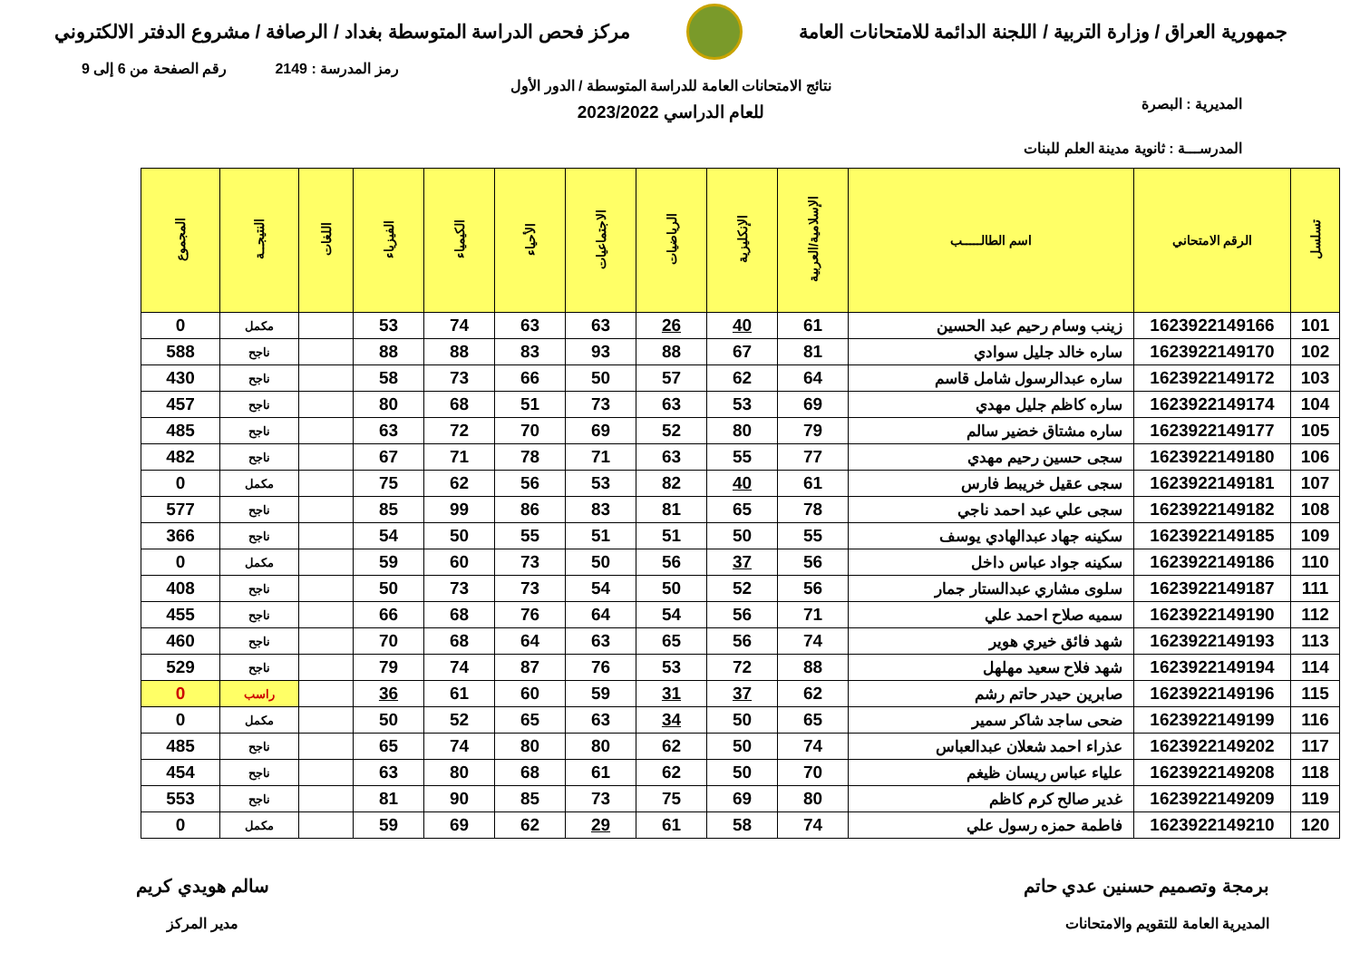جمهورية العراق / وزارة التربية / اللجنة الدائمة للامتحانات العامة
مركز فحص الدراسة المتوسطة بغداد / الرصافة / مشروع الدفتر الالكتروني
رمز المدرسة : 2149 رقم الصفحة من 6 إلى 9
المديرية : البصرة
المدرســـة : ثانوية مدينة العلم للبنات
نتائج الامتحانات العامة للدراسة المتوسطة / الدور الأول
للعام الدراسي 2023/2022
| تسلسل | الرقم الامتحاني | اسم الطالـــــب | الإسلامية/العربية | الإنكليزية | الرياضيات | الاجتماعيات | الأحياء | الكيمياء | الفيزياء | اللغات | النتيجــة | المجموع |
| --- | --- | --- | --- | --- | --- | --- | --- | --- | --- | --- | --- | --- |
| 101 | 1623922149166 | زينب وسام رحيم عبد الحسين | 61 | 40 | 26 | 63 | 63 | 74 | 53 | | مكمل | 0 |
| 102 | 1623922149170 | ساره خالد جليل سوادي | 81 | 67 | 88 | 93 | 83 | 88 | 88 | | ناجح | 588 |
| 103 | 1623922149172 | ساره عبدالرسول شامل قاسم | 64 | 62 | 57 | 50 | 66 | 73 | 58 | | ناجح | 430 |
| 104 | 1623922149174 | ساره كاظم جليل مهدي | 69 | 53 | 63 | 73 | 51 | 68 | 80 | | ناجح | 457 |
| 105 | 1623922149177 | ساره مشتاق خضير سالم | 79 | 80 | 52 | 69 | 70 | 72 | 63 | | ناجح | 485 |
| 106 | 1623922149180 | سجى حسين رحيم مهدي | 77 | 55 | 63 | 71 | 78 | 71 | 67 | | ناجح | 482 |
| 107 | 1623922149181 | سجى عقيل خريبط فارس | 61 | 40 | 82 | 53 | 56 | 62 | 75 | | مكمل | 0 |
| 108 | 1623922149182 | سجى علي عبد احمد ناجي | 78 | 65 | 81 | 83 | 86 | 99 | 85 | | ناجح | 577 |
| 109 | 1623922149185 | سكينه جهاد عبدالهادي يوسف | 55 | 50 | 51 | 51 | 55 | 50 | 54 | | ناجح | 366 |
| 110 | 1623922149186 | سكينه جواد عباس داخل | 56 | 37 | 56 | 50 | 73 | 60 | 59 | | مكمل | 0 |
| 111 | 1623922149187 | سلوى مشاري عبدالستار جمار | 56 | 52 | 50 | 54 | 73 | 73 | 50 | | ناجح | 408 |
| 112 | 1623922149190 | سميه صلاح احمد علي | 71 | 56 | 54 | 64 | 76 | 68 | 66 | | ناجح | 455 |
| 113 | 1623922149193 | شهد فائق خيري هوير | 74 | 56 | 65 | 63 | 64 | 68 | 70 | | ناجح | 460 |
| 114 | 1623922149194 | شهد فلاح سعيد مهلهل | 88 | 72 | 53 | 76 | 87 | 74 | 79 | | ناجح | 529 |
| 115 | 1623922149196 | صابرين حيدر حاتم رشم | 62 | 37 | 31 | 59 | 60 | 61 | 36 | | راسب | 0 |
| 116 | 1623922149199 | ضحى ساجد شاكر سمير | 65 | 50 | 34 | 63 | 65 | 52 | 50 | | مكمل | 0 |
| 117 | 1623922149202 | عذراء احمد شعلان عبدالعباس | 74 | 50 | 62 | 80 | 80 | 74 | 65 | | ناجح | 485 |
| 118 | 1623922149208 | علياء عباس ريسان ظيغم | 70 | 50 | 62 | 61 | 68 | 80 | 63 | | ناجح | 454 |
| 119 | 1623922149209 | غدير صالح كرم كاظم | 80 | 69 | 75 | 73 | 85 | 90 | 81 | | ناجح | 553 |
| 120 | 1623922149210 | فاطمة حمزه رسول علي | 74 | 58 | 61 | 29 | 62 | 69 | 59 | | مكمل | 0 |
برمجة وتصميم حسنين عدي حاتم
المديرية العامة للتقويم والامتحانات
سالم هويدي كريم
مدير المركز